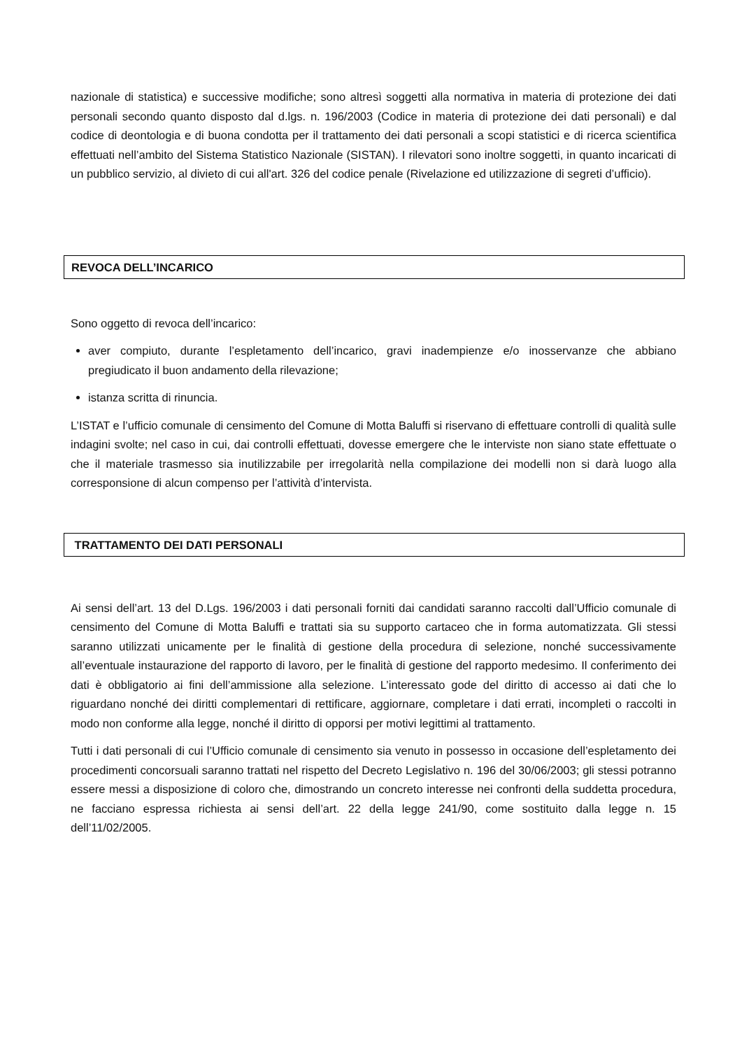nazionale di statistica) e successive modifiche; sono altresì soggetti alla normativa in materia di protezione dei dati personali secondo quanto disposto dal d.lgs. n. 196/2003 (Codice in materia di protezione dei dati personali) e dal codice di deontologia e di buona condotta per il trattamento dei dati personali a scopi statistici e di ricerca scientifica effettuati nell’ambito del Sistema Statistico Nazionale (SISTAN). I rilevatori sono inoltre soggetti, in quanto incaricati di un pubblico servizio, al divieto di cui all'art. 326 del codice penale (Rivelazione ed utilizzazione di segreti d’ufficio).
REVOCA DELL’INCARICO
Sono oggetto di revoca dell’incarico:
aver compiuto, durante l’espletamento dell’incarico, gravi inadempienze e/o inosservanze che abbiano pregiudicato il buon andamento della rilevazione;
istanza scritta di rinuncia.
L’ISTAT e l’ufficio comunale di censimento del Comune di Motta Baluffi si riservano di effettuare controlli di qualità sulle indagini svolte; nel caso in cui, dai controlli effettuati, dovesse emergere che le interviste non siano state effettuate o che il materiale trasmesso sia inutilizzabile per irregolarità nella compilazione dei modelli non si darà luogo alla corresponsione di alcun compenso per l’attività d’intervista.
TRATTAMENTO DEI DATI PERSONALI
Ai sensi dell’art. 13 del D.Lgs. 196/2003 i dati personali forniti dai candidati saranno raccolti dall’Ufficio comunale di censimento del Comune di Motta Baluffi e trattati sia su supporto cartaceo che in forma automatizzata. Gli stessi saranno utilizzati unicamente per le finalità di gestione della procedura di selezione, nonché successivamente all’eventuale instaurazione del rapporto di lavoro, per le finalità di gestione del rapporto medesimo. Il conferimento dei dati è obbligatorio ai fini dell’ammissione alla selezione. L’interessato gode del diritto di accesso ai dati che lo riguardano nonché dei diritti complementari di rettificare, aggiornare, completare i dati errati, incompleti o raccolti in modo non conforme alla legge, nonché il diritto di opporsi per motivi legittimi al trattamento.
Tutti i dati personali di cui l’Ufficio comunale di censimento sia venuto in possesso in occasione dell’espletamento dei procedimenti concorsuali saranno trattati nel rispetto del Decreto Legislativo n. 196 del 30/06/2003; gli stessi potranno essere messi a disposizione di coloro che, dimostrando un concreto interesse nei confronti della suddetta procedura, ne facciano espressa richiesta ai sensi dell’art. 22 della legge 241/90, come sostituito dalla legge n. 15 dell’11/02/2005.